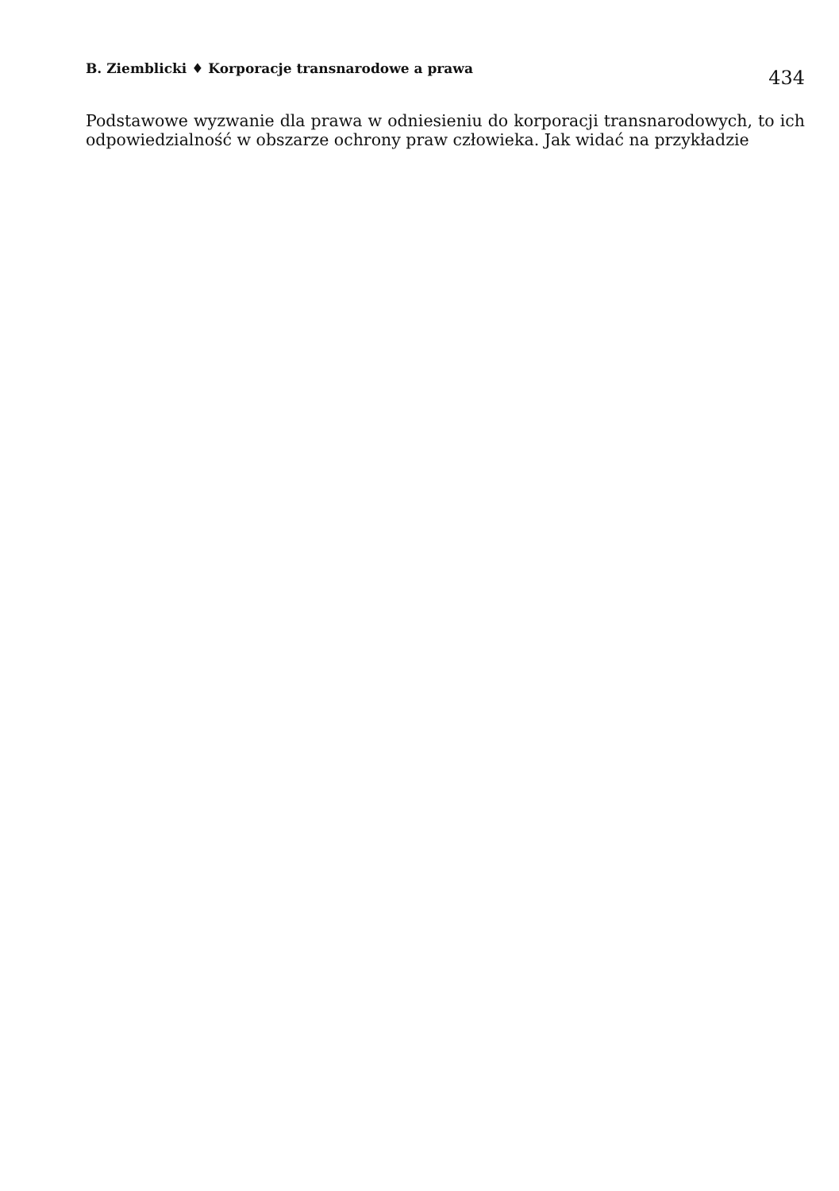B. Ziemblicki ♦ Korporacje transnarodowe a prawa
434
Podstawowe wyzwanie dla prawa w odniesieniu do korporacji transnarodowych, to ich odpowiedzialność w obszarze ochrony praw człowieka. Jak widać na przykładzie